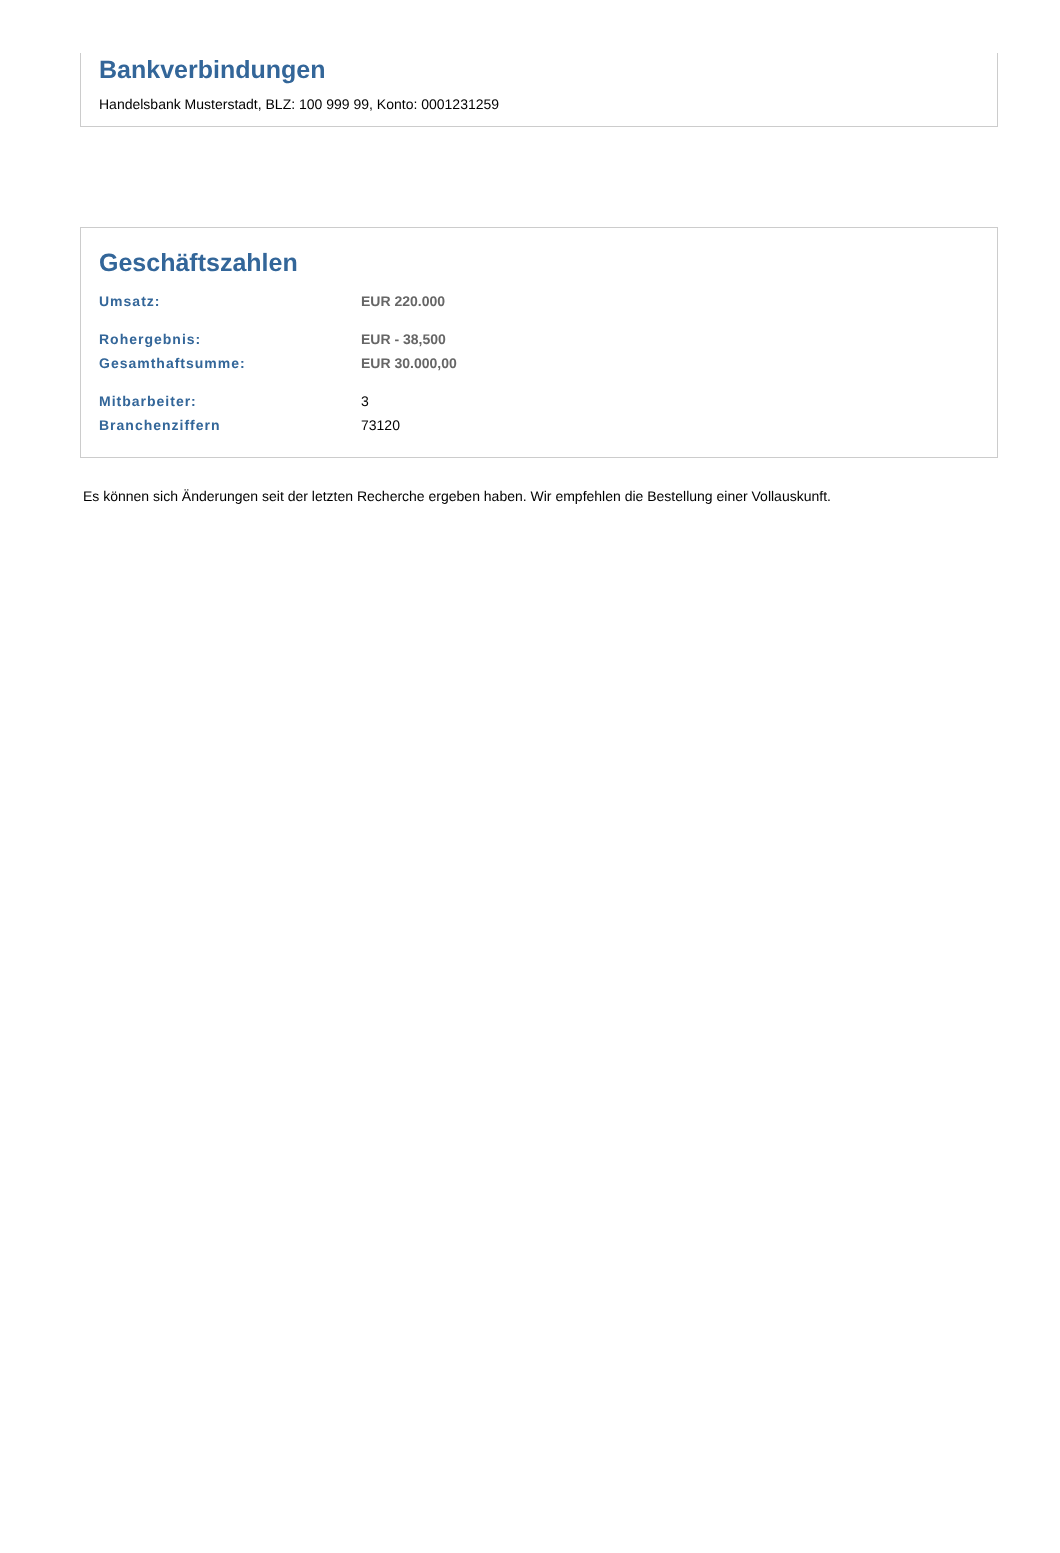Bankverbindungen
Handelsbank Musterstadt, BLZ: 100 999 99, Konto: 0001231259
Geschäftszahlen
| Umsatz: | EUR 220.000 |
| Rohergebnis: | EUR - 38,500 |
| Gesamthaftsumme: | EUR 30.000,00 |
| Mitbarbeiter: | 3 |
| Branchenziffern | 73120 |
Es können sich Änderungen seit der letzten Recherche ergeben haben. Wir empfehlen die Bestellung einer Vollauskunft.